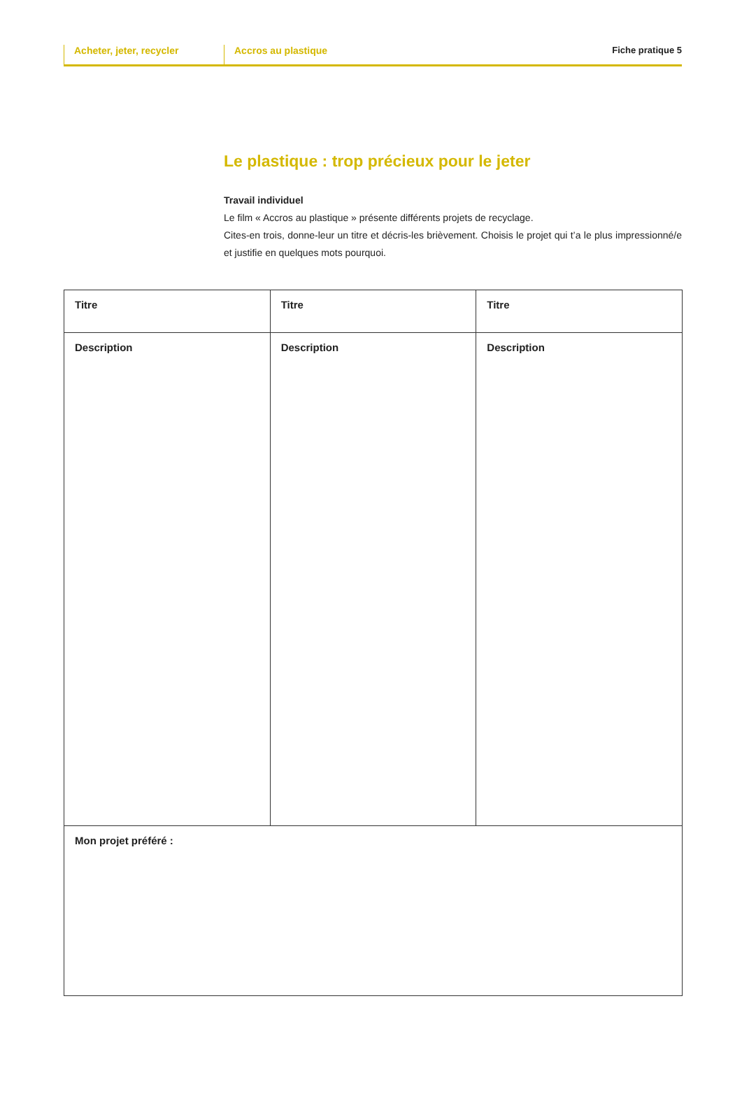Acheter, jeter, recycler
Accros au plastique
Fiche pratique 5
Le plastique : trop précieux pour le jeter
Travail individuel
Le film « Accros au plastique » présente différents projets de recyclage.
Cites-en trois, donne-leur un titre et décris-les brièvement. Choisis le projet qui t’a le plus impressionné/e et justifie en quelques mots pourquoi.
| Titre | Titre | Titre |
| Description | Description | Description |
| Mon projet préféré : | | |